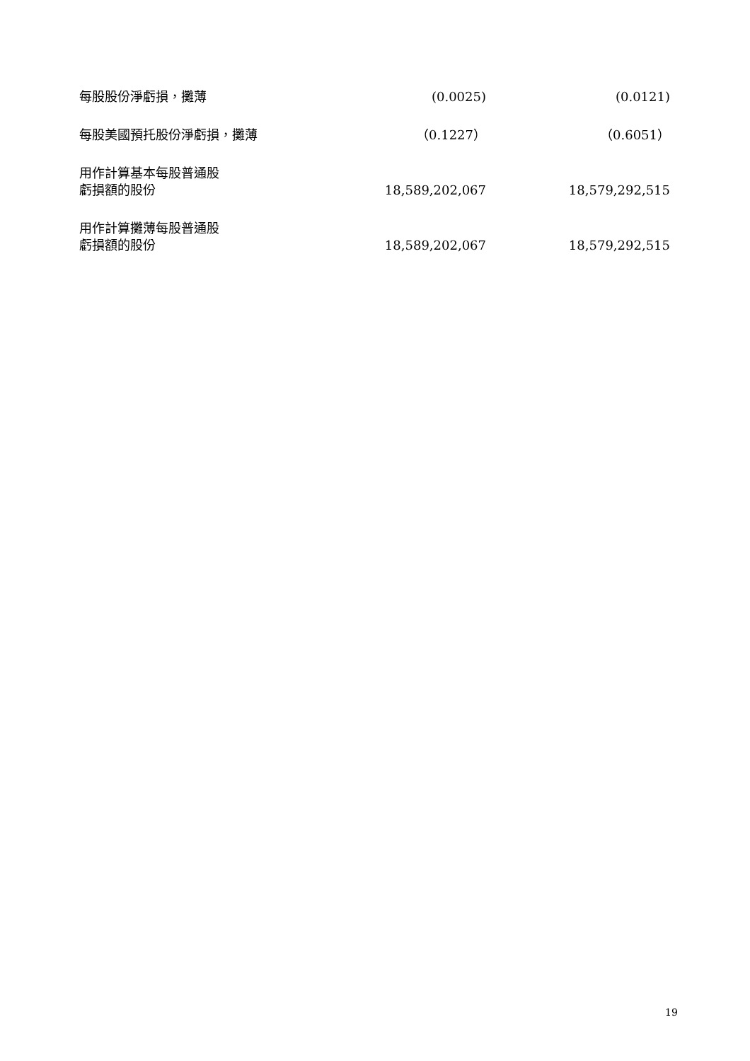| 每股股份淨虧損，攤薄 | (0.0025) | (0.0121) |
| 每股美國預托股份淨虧損，攤薄 | （0.1227） | （0.6051） |
| 用作計算基本每股普通股 虧損額的股份 | 18,589,202,067 | 18,579,292,515 |
| 用作計算攤薄每股普通股 虧損額的股份 | 18,589,202,067 | 18,579,292,515 |
19